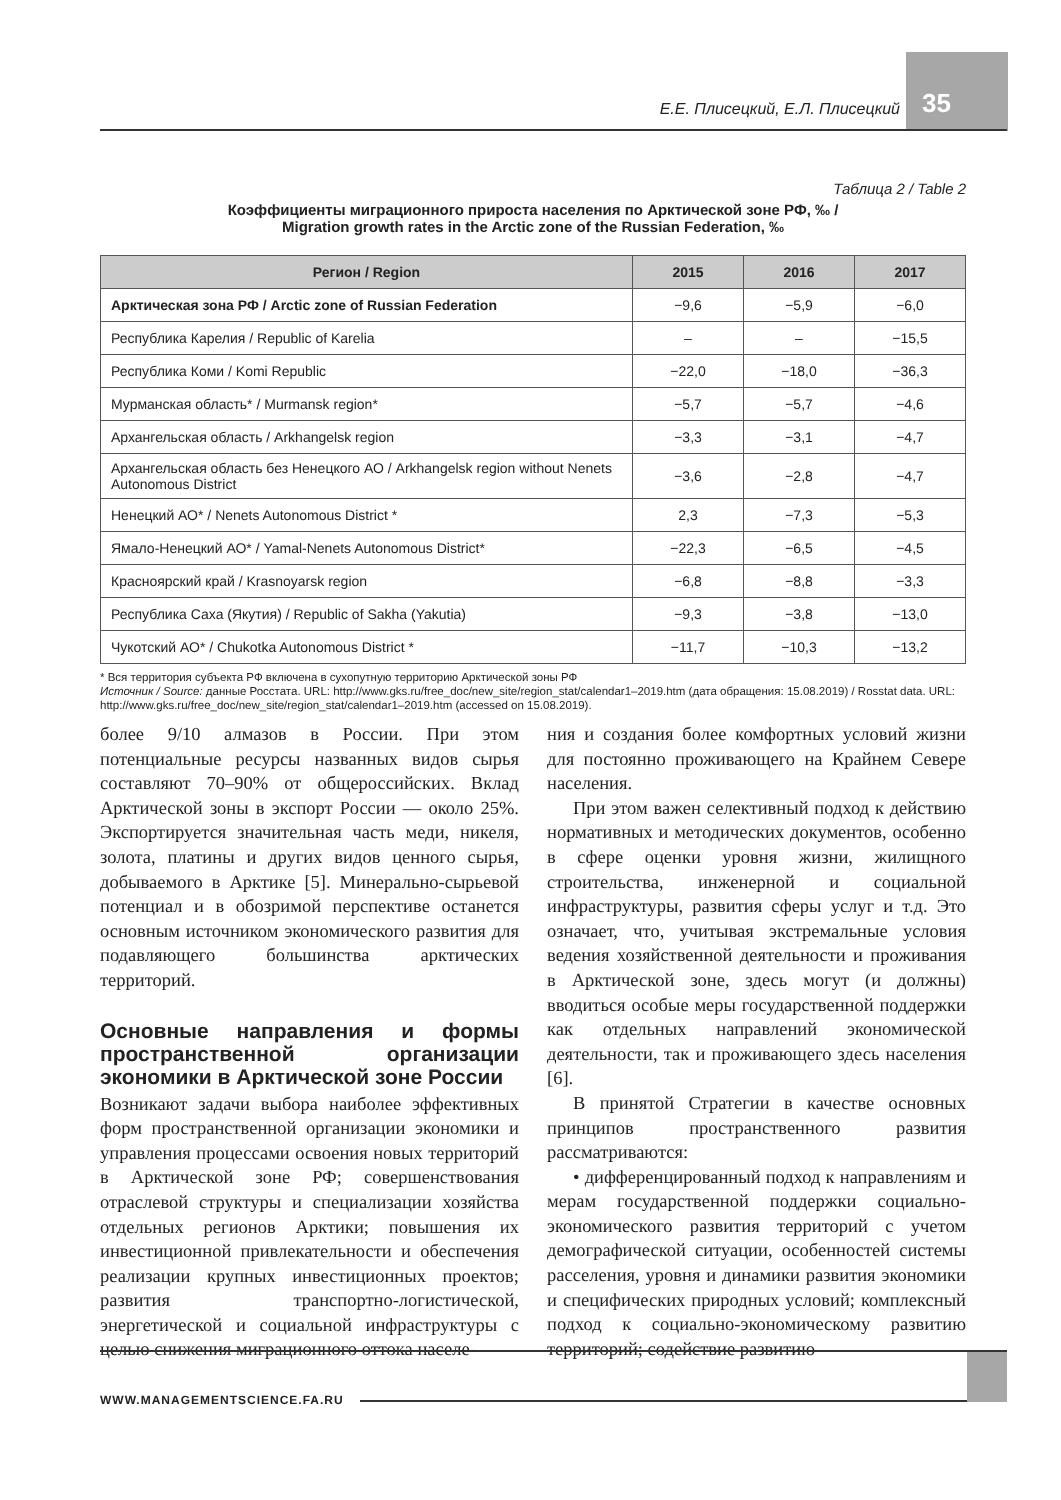35
Е.Е. Плисецкий, Е.Л. Плисецкий
Таблица 2 / Table 2
Коэффициенты миграционного прироста населения по Арктической зоне РФ, ‰ /
Migration growth rates in the Arctic zone of the Russian Federation, ‰
| Регион / Region | 2015 | 2016 | 2017 |
| --- | --- | --- | --- |
| Арктическая зона РФ / Arctic zone of Russian Federation | −9,6 | −5,9 | −6,0 |
| Республика Карелия / Republic of Karelia | – | – | −15,5 |
| Республика Коми / Komi Republic | −22,0 | −18,0 | −36,3 |
| Мурманская область* / Murmansk region* | −5,7 | −5,7 | −4,6 |
| Архангельская область / Arkhangelsk region | −3,3 | −3,1 | −4,7 |
| Архангельская область без Ненецкого АО / Arkhangelsk region without Nenets Autonomous District | −3,6 | −2,8 | −4,7 |
| Ненецкий АО* / Nenets Autonomous District * | 2,3 | −7,3 | −5,3 |
| Ямало-Ненецкий АО* / Yamal-Nenets Autonomous District* | −22,3 | −6,5 | −4,5 |
| Красноярский край / Krasnoyarsk region | −6,8 | −8,8 | −3,3 |
| Республика Саха (Якутия) / Republic of Sakha (Yakutia) | −9,3 | −3,8 | −13,0 |
| Чукотский АО* / Chukotka Autonomous District * | −11,7 | −10,3 | −13,2 |
* Вся территория субъекта РФ включена в сухопутную территорию Арктической зоны РФ
Источник / Source: данные Росстата. URL: http://www.gks.ru/free_doc/new_site/region_stat/calendar1–2019.htm (дата обращения: 15.08.2019) / Rosstat data. URL: http://www.gks.ru/free_doc/new_site/region_stat/calendar1–2019.htm (accessed on 15.08.2019).
более 9/10 алмазов в России. При этом потенциальные ресурсы названных видов сырья составляют 70–90% от общероссийских. Вклад Арктической зоны в экспорт России — около 25%. Экспортируется значительная часть меди, никеля, золота, платины и других видов ценного сырья, добываемого в Арктике [5]. Минерально-сырьевой потенциал и в обозримой перспективе останется основным источником экономического развития для подавляющего большинства арктических территорий.
Основные направления и формы пространственной организации экономики в Арктической зоне России
Возникают задачи выбора наиболее эффективных форм пространственной организации экономики и управления процессами освоения новых территорий в Арктической зоне РФ; совершенствования отраслевой структуры и специализации хозяйства отдельных регионов Арктики; повышения их инвестиционной привлекательности и обеспечения реализации крупных инвестиционных проектов; развития транспортно-логистической, энергетической и социальной инфраструктуры с целью снижения миграционного оттока населе-
ния и создания более комфортных условий жизни для постоянно проживающего на Крайнем Севере населения.
При этом важен селективный подход к действию нормативных и методических документов, особенно в сфере оценки уровня жизни, жилищного строительства, инженерной и социальной инфраструктуры, развития сферы услуг и т.д. Это означает, что, учитывая экстремальные условия ведения хозяйственной деятельности и проживания в Арктической зоне, здесь могут (и должны) вводиться особые меры государственной поддержки как отдельных направлений экономической деятельности, так и проживающего здесь населения [6].
В принятой Стратегии в качестве основных принципов пространственного развития рассматриваются:
• дифференцированный подход к направлениям и мерам государственной поддержки социально-экономического развития территорий с учетом демографической ситуации, особенностей системы расселения, уровня и динамики развития экономики и специфических природных условий; комплексный подход к социально-экономическому развитию территорий; содействие развитию
WWW.MANAGEMENTSCIENCE.FA.RU